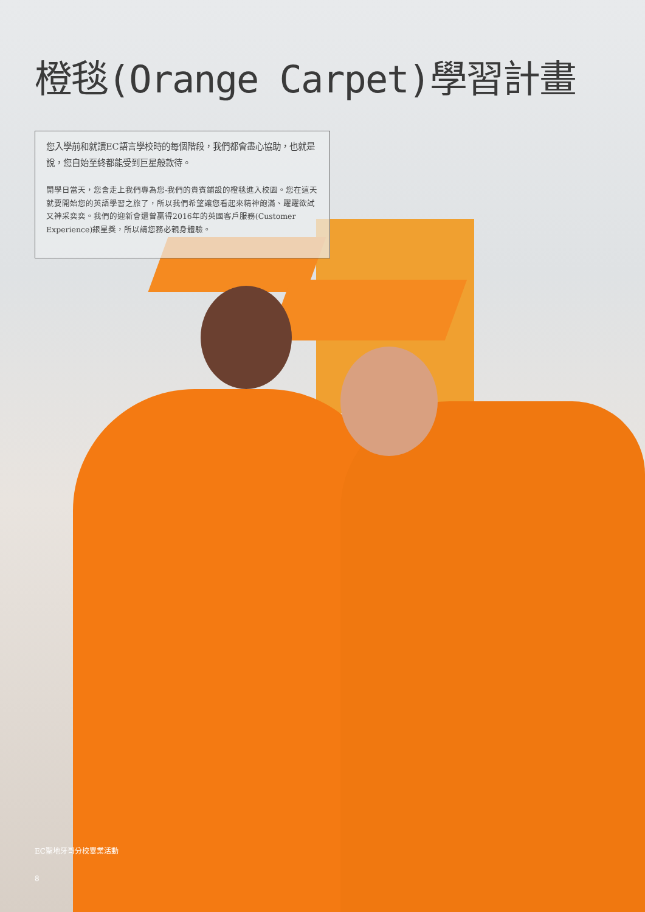橙毯(Orange Carpet)學習計畫
您入學前和就讀EC語言學校時的每個階段，我們都會盡心協助，也就是說，您自始至終都能受到巨星般款待。
開學日當天，您會走上我們專為您-我們的貴賓鋪設的橙毯進入校園。您在這天就要開始您的英語學習之旅了，所以我們希望讓您看起來精神飽滿、躍躍欲試又神采奕奕。我們的迎新會還曾贏得2016年的英國客戶服務(Customer Experience)銀星獎，所以請您務必親身體驗。
EC聖地牙哥分校畢業活動
8